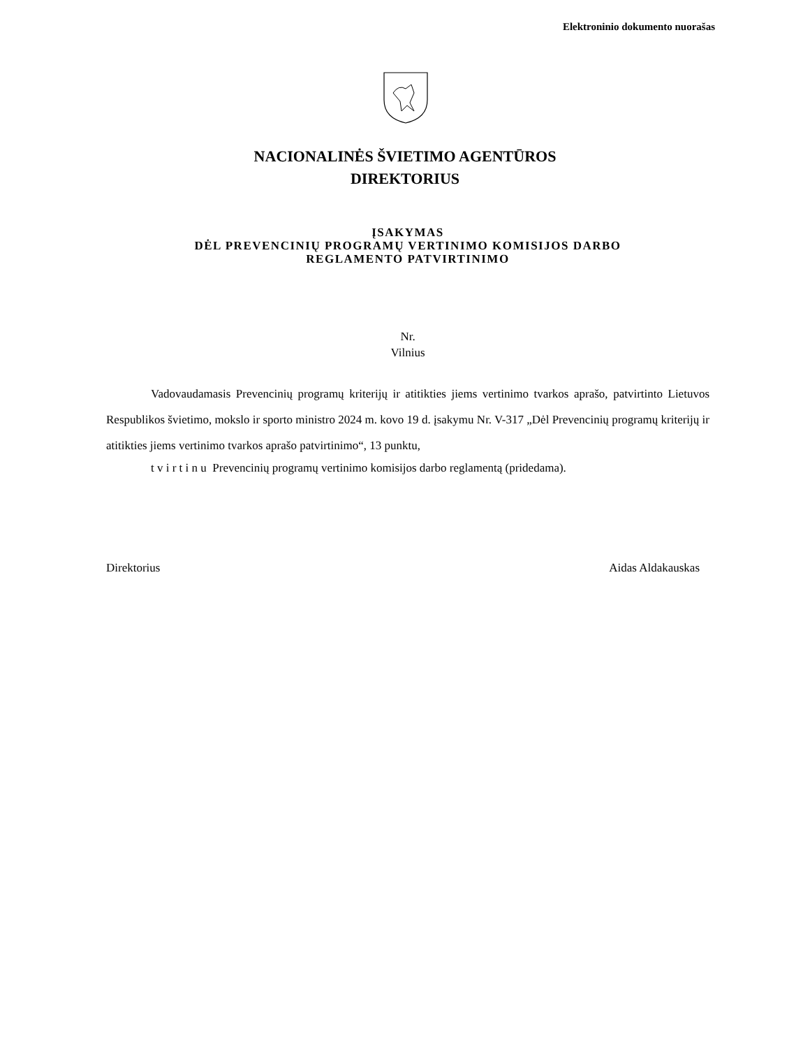Elektroninio dokumento nuorašas
NACIONALINĖS ŠVIETIMO AGENTŪROS
DIREKTORIUS
ĮSAKYMAS
DĖL PREVENCINIŲ PROGRAMŲ VERTINIMO KOMISIJOS DARBO
REGLAMENTO PATVIRTINIMO
Nr.
Vilnius
Vadovaudamasis Prevencinių programų kriterijų ir atitikties jiems vertinimo tvarkos aprašo, patvirtinto Lietuvos Respublikos švietimo, mokslo ir sporto ministro 2024 m. kovo 19 d. įsakymu Nr. V-317 „Dėl Prevencinių programų kriterijų ir atitikties jiems vertinimo tvarkos aprašo patvirtinimo“, 13 punktu,
t v i r t i n u Prevencinių programų vertinimo komisijos darbo reglamentą (pridedama).
Direktorius Aidas Aldakauskas